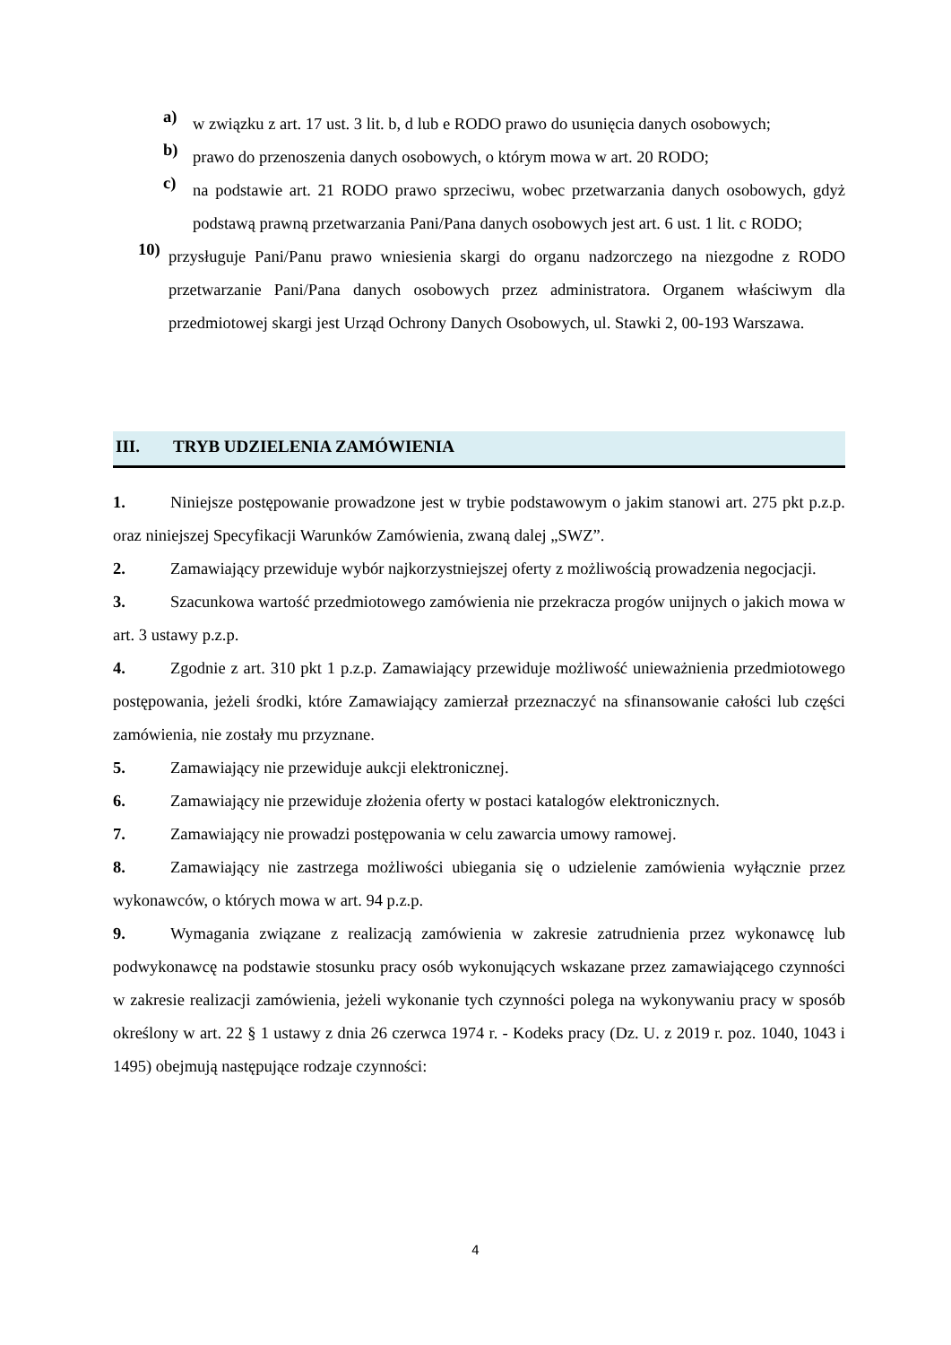a)
w związku z art. 17 ust. 3 lit. b, d lub e RODO prawo do usunięcia danych osobowych;
b)
prawo do przenoszenia danych osobowych, o którym mowa w art. 20 RODO;
c)
na podstawie art. 21 RODO prawo sprzeciwu, wobec przetwarzania danych osobowych, gdyż podstawą prawną przetwarzania Pani/Pana danych osobowych jest art. 6 ust. 1 lit. c RODO;
10)
przysługuje Pani/Panu prawo wniesienia skargi do organu nadzorczego na niezgodne z RODO przetwarzanie Pani/Pana danych osobowych przez administratora. Organem właściwym dla przedmiotowej skargi jest Urząd Ochrony Danych Osobowych, ul. Stawki 2, 00-193 Warszawa.
III. TRYB UDZIELENIA ZAMÓWIENIA
1. Niniejsze postępowanie prowadzone jest w trybie podstawowym o jakim stanowi art. 275 pkt p.z.p. oraz niniejszej Specyfikacji Warunków Zamówienia, zwaną dalej „SWZ”.
2. Zamawiający przewiduje wybór najkorzystniejszej oferty z możliwością prowadzenia negocjacji.
3. Szacunkowa wartość przedmiotowego zamówienia nie przekracza progów unijnych o jakich mowa w art. 3 ustawy p.z.p.
4. Zgodnie z art. 310 pkt 1 p.z.p. Zamawiający przewiduje możliwość unieważnienia przedmiotowego postępowania, jeżeli środki, które Zamawiający zamierzał przeznaczyć na sfinansowanie całości lub części zamówienia, nie zostały mu przyznane.
5. Zamawiający nie przewiduje aukcji elektronicznej.
6. Zamawiający nie przewiduje złożenia oferty w postaci katalogów elektronicznych.
7. Zamawiający nie prowadzi postępowania w celu zawarcia umowy ramowej.
8. Zamawiający nie zastrzega możliwości ubiegania się o udzielenie zamówienia wyłącznie przez wykonawców, o których mowa w art. 94 p.z.p.
9. Wymagania związane z realizacją zamówienia w zakresie zatrudnienia przez wykonawcę lub podwykonawcę na podstawie stosunku pracy osób wykonujących wskazane przez zamawiającego czynności w zakresie realizacji zamówienia, jeżeli wykonanie tych czynności polega na wykonywaniu pracy w sposób określony w art. 22 § 1 ustawy z dnia 26 czerwca 1974 r. - Kodeks pracy (Dz. U. z 2019 r. poz. 1040, 1043 i 1495) obejmują następujące rodzaje czynności:
4